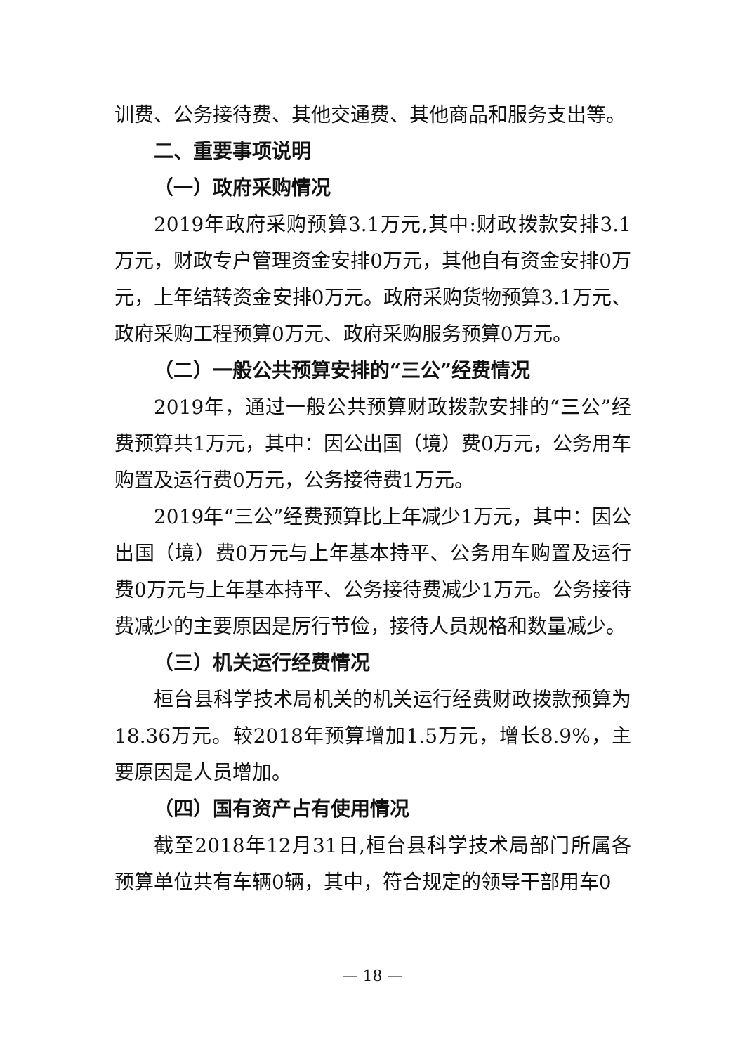训费、公务接待费、其他交通费、其他商品和服务支出等。
二、重要事项说明
（一）政府采购情况
2019年政府采购预算3.1万元,其中:财政拨款安排3.1万元，财政专户管理资金安排0万元，其他自有资金安排0万元，上年结转资金安排0万元。政府采购货物预算3.1万元、政府采购工程预算0万元、政府采购服务预算0万元。
（二）一般公共预算安排的“三公”经费情况
2019年，通过一般公共预算财政拨款安排的“三公”经费预算共1万元，其中：因公出国（境）费0万元，公务用车购置及运行费0万元，公务接待费1万元。
2019年“三公”经费预算比上年减少1万元，其中：因公出国（境）费0万元与上年基本持平、公务用车购置及运行费0万元与上年基本持平、公务接待费减少1万元。公务接待费减少的主要原因是厉行节俭，接待人员规格和数量减少。
（三）机关运行经费情况
桓台县科学技术局机关的机关运行经费财政拨款预算为18.36万元。较2018年预算增加1.5万元，增长8.9%，主要原因是人员增加。
（四）国有资产占有使用情况
截至2018年12月31日,桓台县科学技术局部门所属各预算单位共有车辆0辆，其中，符合规定的领导干部用车0
— 18 —